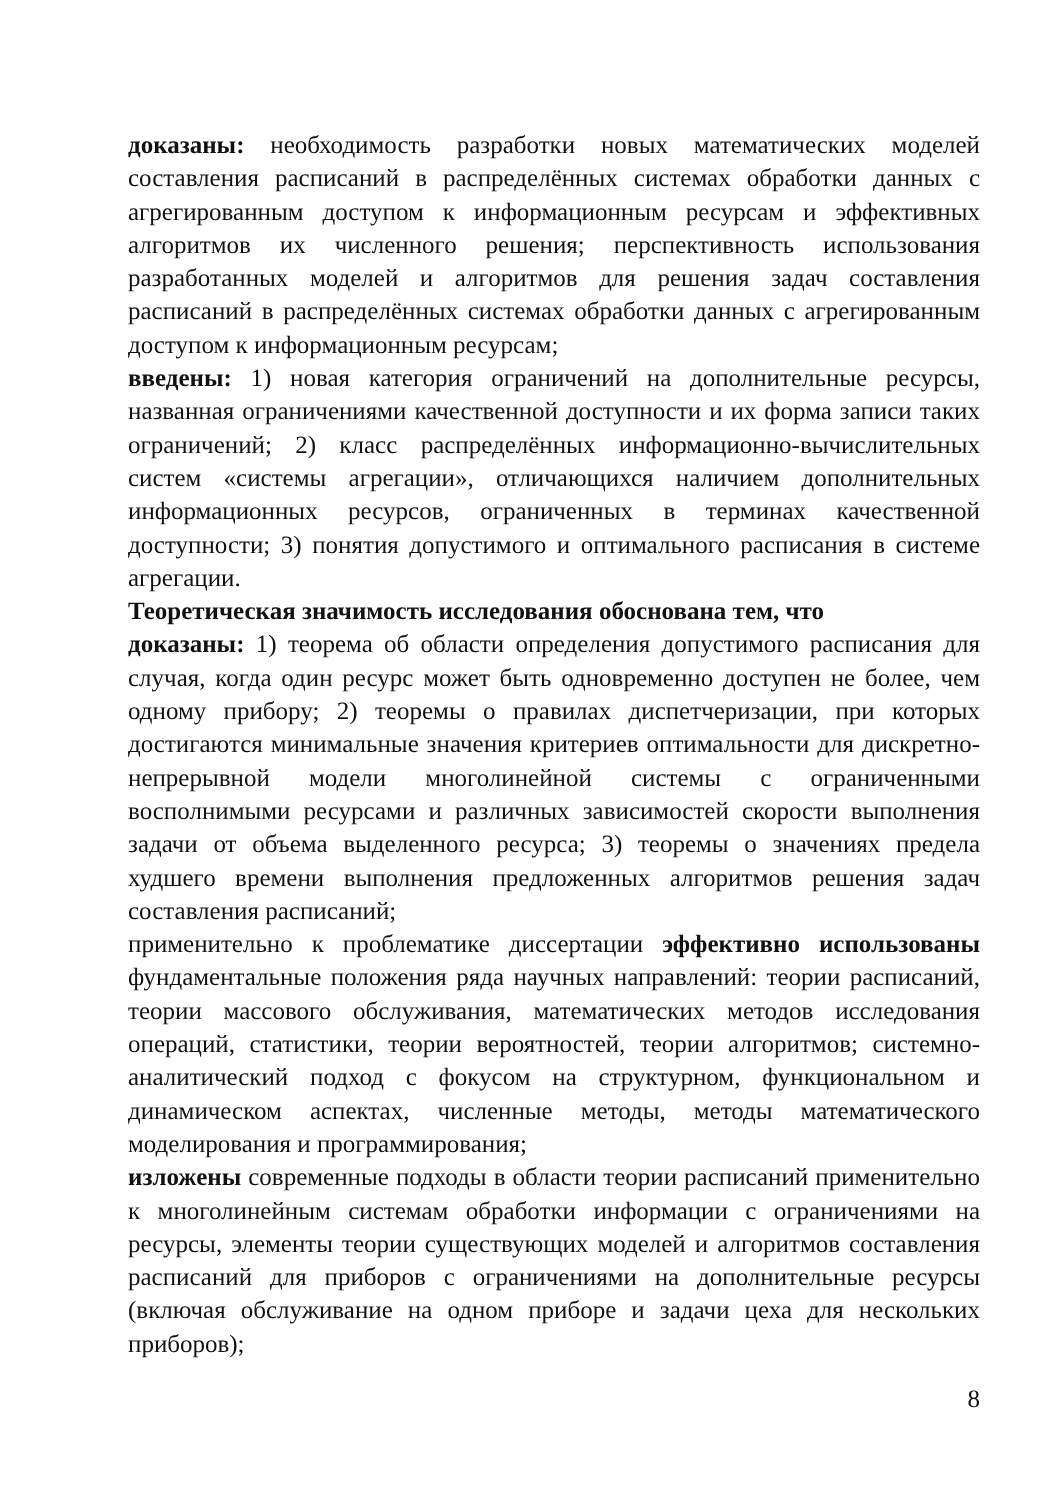доказаны: необходимость разработки новых математических моделей составления расписаний в распределённых системах обработки данных с агрегированным доступом к информационным ресурсам и эффективных алгоритмов их численного решения; перспективность использования разработанных моделей и алгоритмов для решения задач составления расписаний в распределённых системах обработки данных с агрегированным доступом к информационным ресурсам;
введены: 1) новая категория ограничений на дополнительные ресурсы, названная ограничениями качественной доступности и их форма записи таких ограничений; 2) класс распределённых информационно-вычислительных систем «системы агрегации», отличающихся наличием дополнительных информационных ресурсов, ограниченных в терминах качественной доступности; 3) понятия допустимого и оптимального расписания в системе агрегации.
Теоретическая значимость исследования обоснована тем, что
доказаны: 1) теорема об области определения допустимого расписания для случая, когда один ресурс может быть одновременно доступен не более, чем одному прибору; 2) теоремы о правилах диспетчеризации, при которых достигаются минимальные значения критериев оптимальности для дискретно-непрерывной модели многолинейной системы с ограниченными восполнимыми ресурсами и различных зависимостей скорости выполнения задачи от объема выделенного ресурса; 3) теоремы о значениях предела худшего времени выполнения предложенных алгоритмов решения задач составления расписаний;
применительно к проблематике диссертации эффективно использованы фундаментальные положения ряда научных направлений: теории расписаний, теории массового обслуживания, математических методов исследования операций, статистики, теории вероятностей, теории алгоритмов; системно-аналитический подход с фокусом на структурном, функциональном и динамическом аспектах, численные методы, методы математического моделирования и программирования;
изложены современные подходы в области теории расписаний применительно к многолинейным системам обработки информации с ограничениями на ресурсы, элементы теории существующих моделей и алгоритмов составления расписаний для приборов с ограничениями на дополнительные ресурсы (включая обслуживание на одном приборе и задачи цеха для нескольких приборов);
8